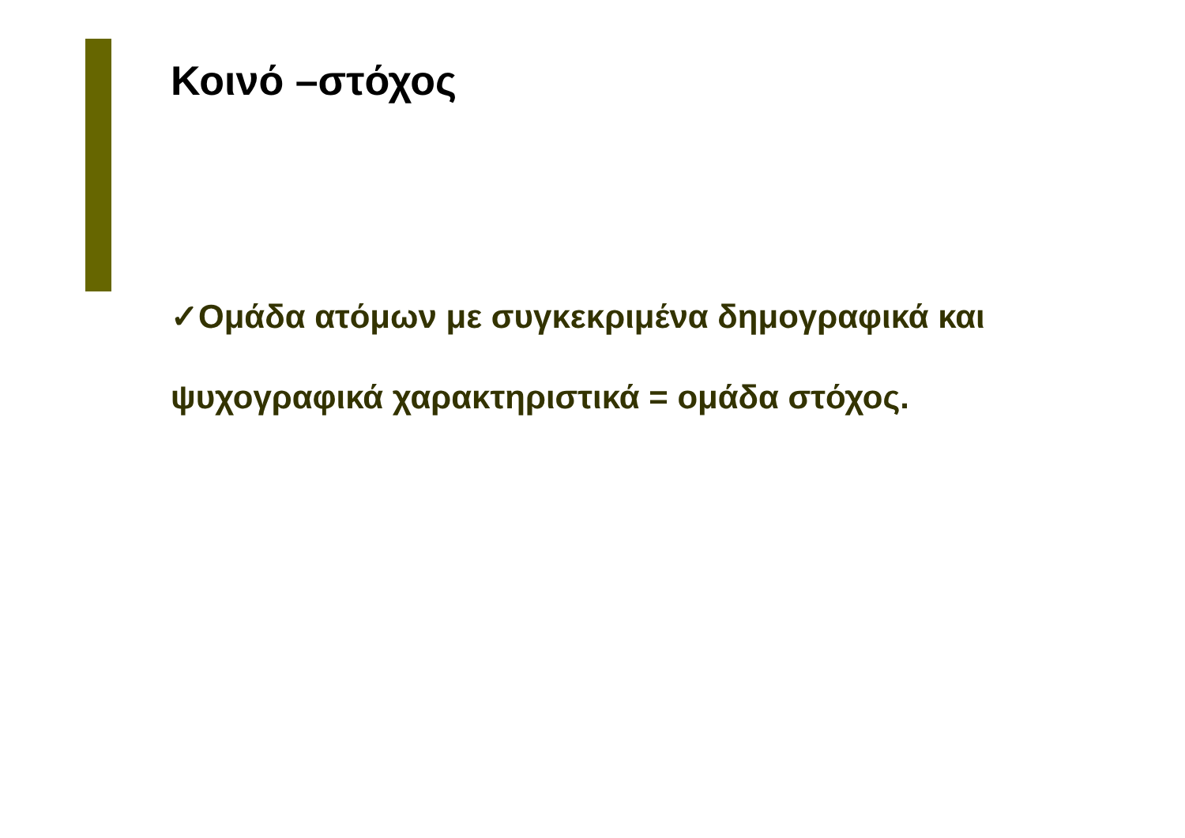Κοινό –στόχος
✓Ομάδα ατόμων με συγκεκριμένα δημογραφικά και ψυχογραφικά χαρακτηριστικά = ομάδα στόχος.